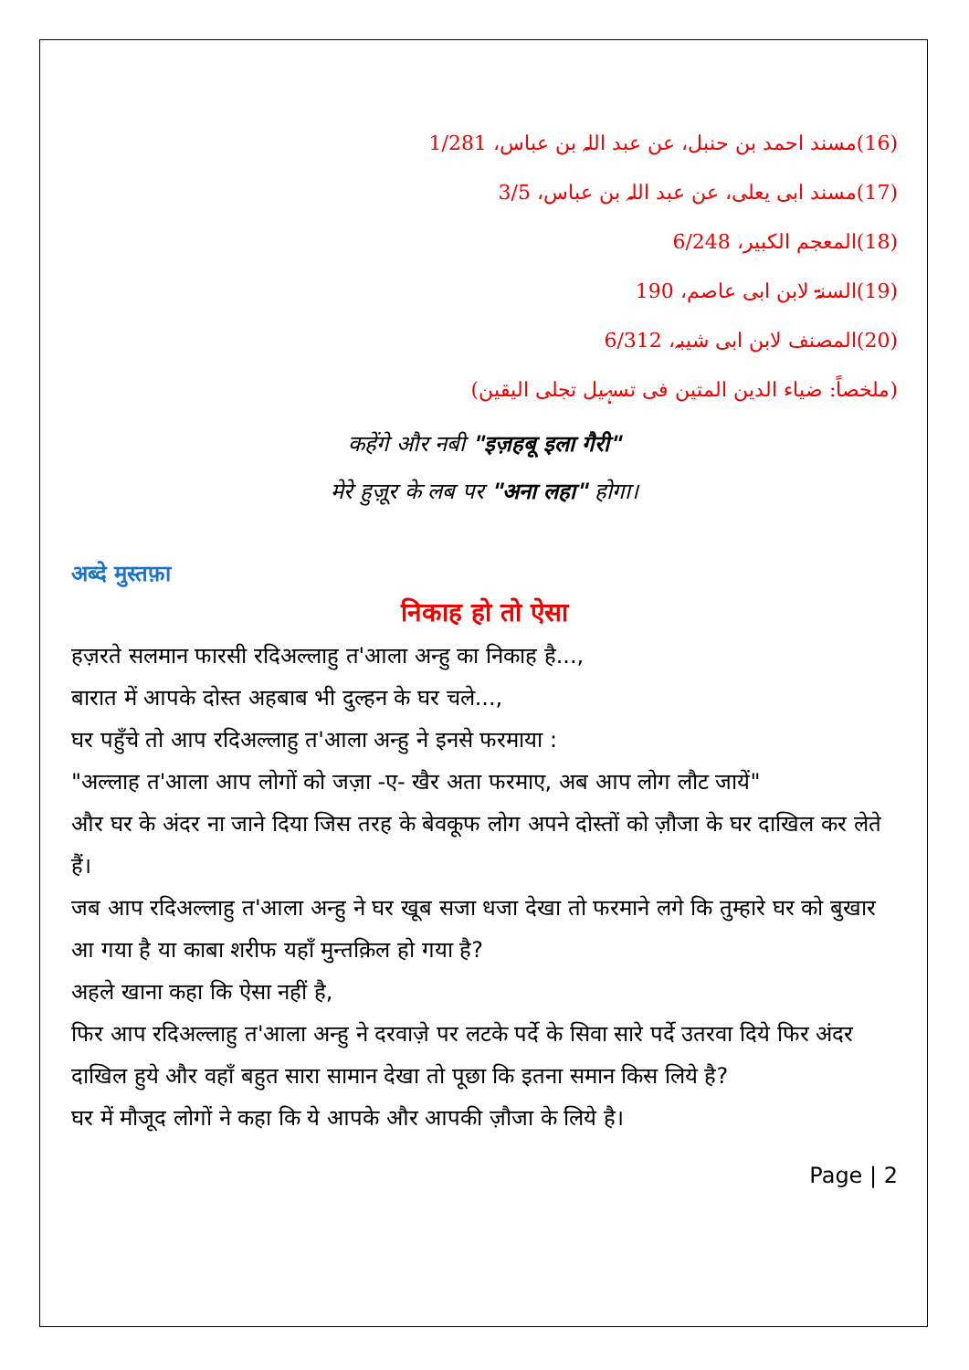(16)مسند احمد بن حنبل، عن عبد اللہ بن عباس، 1/281
(17)مسند ابی یعلی، عن عبد اللہ بن عباس، 3/5
(18)المعجم الکبیر، 6/248
(19)السنۃ لابن ابی عاصم، 190
(20)المصنف لابن ابی شیبہ، 6/312
(ملخصاً: ضیاء الدین المتین فی تسہیل تجلی الیقین)
कहेंगे और नबी "इज़हबू इला गैरी"
मेरे हुज़ूर के लब पर "अना लहा" होगा।
अब्दे मुस्तफ़ा
निकाह हो तो ऐसा
हज़रते सलमान फारसी रदिअल्लाहु त'आला अन्हु का निकाह है...,
बारात में आपके दोस्त अहबाब भी दुल्हन के घर चले...,
घर पहुँचे तो आप रदिअल्लाहु त'आला अन्हु ने इनसे फरमाया :
"अल्लाह त'आला आप लोगों को जज़ा -ए- खैर अता फरमाए, अब आप लोग लौट जायें"
और घर के अंदर ना जाने दिया जिस तरह के बेवकूफ लोग अपने दोस्तों को ज़ौजा के घर दाखिल कर लेते हैं।
जब आप रदिअल्लाहु त'आला अन्हु ने घर खूब सजा धजा देखा तो फरमाने लगे कि तुम्हारे घर को बुखार आ गया है या काबा शरीफ यहाँ मुन्तक़िल हो गया है?
अहले खाना कहा कि ऐसा नहीं है,
फिर आप रदिअल्लाहु त'आला अन्हु ने दरवाज़े पर लटके पर्दे के सिवा सारे पर्दे उतरवा दिये फिर अंदर दाखिल हुये और वहाँ बहुत सारा सामान देखा तो पूछा कि इतना समान किस लिये है?
घर में मौजूद लोगों ने कहा कि ये आपके और आपकी ज़ौजा के लिये है।
Page | 2